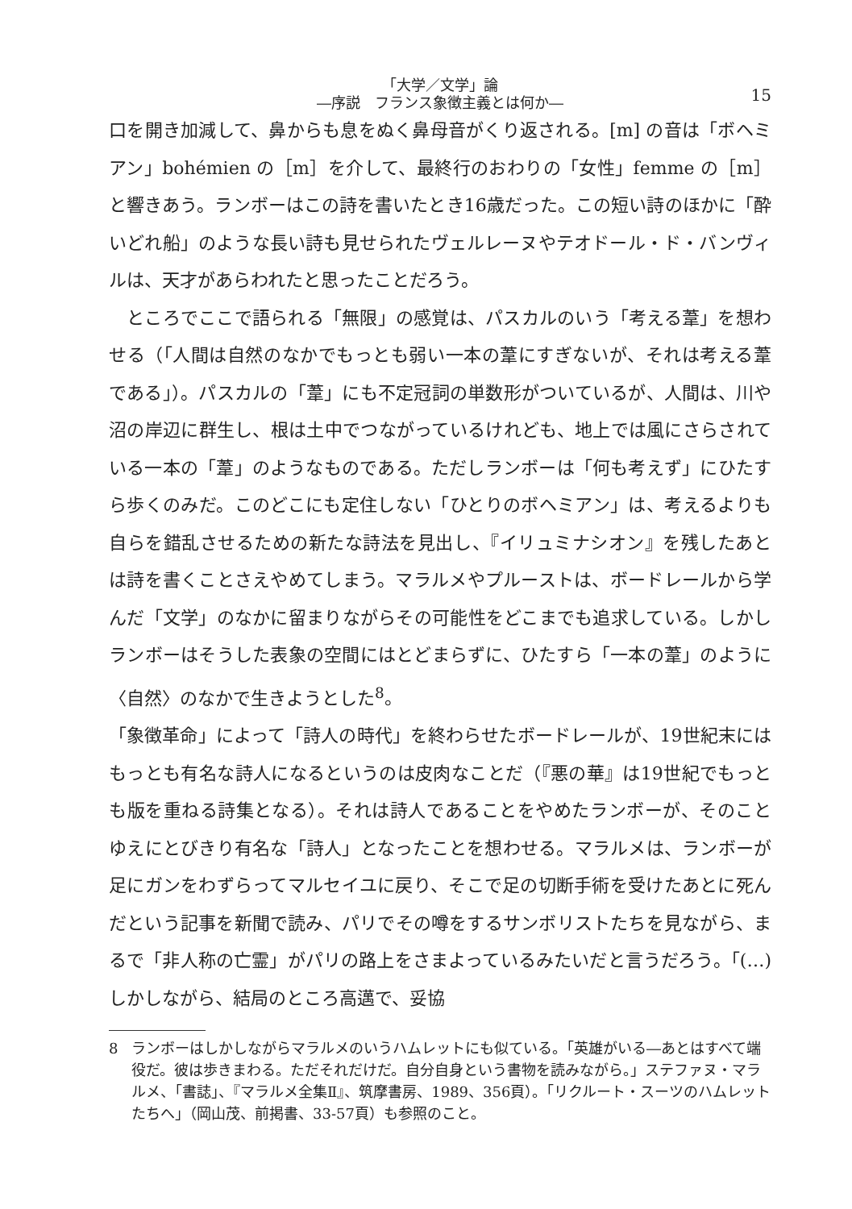「大学／文学」論
―序説　フランス象徴主義とは何か―
15
口を開き加減して、鼻からも息をぬく鼻母音がくり返される。[m] の音は「ボヘミアン」bohémien の［m］を介して、最終行のおわりの「女性」femme の［m］と響きあう。ランボーはこの詩を書いたとき16歳だった。この短い詩のほかに「酔いどれ船」のような長い詩も見せられたヴェルレーヌやテオドール・ド・バンヴィルは、天才があらわれたと思ったことだろう。
ところでここで語られる「無限」の感覚は、パスカルのいう「考える葦」を想わせる（「人間は自然のなかでもっとも弱い一本の葦にすぎないが、それは考える葦である」）。パスカルの「葦」にも不定冠詞の単数形がついているが、人間は、川や沼の岸辺に群生し、根は土中でつながっているけれども、地上では風にさらされている一本の「葦」のようなものである。ただしランボーは「何も考えず」にひたすら歩くのみだ。このどこにも定住しない「ひとりのボヘミアン」は、考えるよりも自らを錯乱させるための新たな詩法を見出し、『イリュミナシオン』を残したあとは詩を書くことさえやめてしまう。マラルメやプルーストは、ボードレールから学んだ「文学」のなかに留まりながらその可能性をどこまでも追求している。しかしランボーはそうした表象の空間にはとどまらずに、ひたすら「一本の葦」のように〈自然〉のなかで生きようとした<sup>8</sup>。
「象徴革命」によって「詩人の時代」を終わらせたボードレールが、19世紀末にはもっとも有名な詩人になるというのは皮肉なことだ（『悪の華』は19世紀でもっとも版を重ねる詩集となる）。それは詩人であることをやめたランボーが、そのことゆえにとびきり有名な「詩人」となったことを想わせる。マラルメは、ランボーが足にガンをわずらってマルセイユに戻り、そこで足の切断手術を受けたあとに死んだという記事を新聞で読み、パリでその噂をするサンボリストたちを見ながら、まるで「非人称の亡霊」がパリの路上をさまよっているみたいだと言うだろう。「(…) しかしながら、結局のところ高邁で、妥協
8 ランボーはしかしながらマラルメのいうハムレットにも似ている。「英雄がいる―あとはすべて端役だ。彼は歩きまわる。ただそれだけだ。自分自身という書物を読みながら。」ステファヌ・マラルメ、「書誌」、『マラルメ全集Ⅱ』、筑摩書房、1989、356頁）。「リクルート・スーツのハムレットたちへ」（岡山茂、前掲書、33-57頁）も参照のこと。